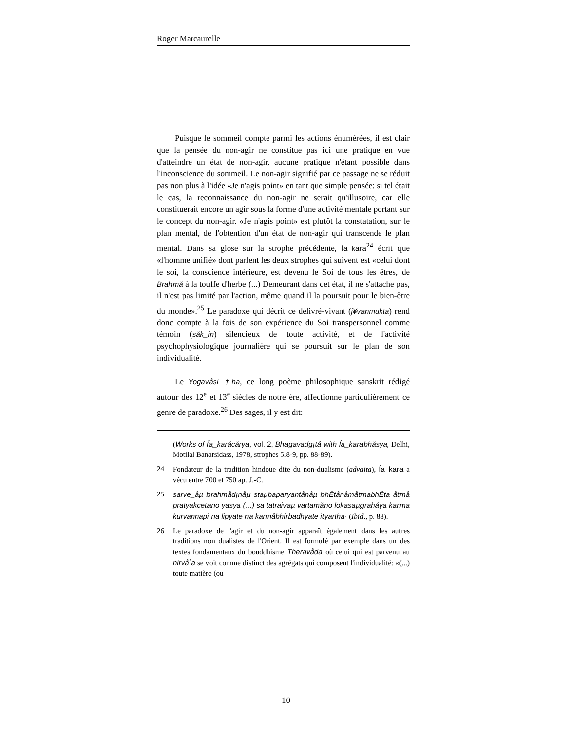Roger Marcaurelle
Puisque le sommeil compte parmi les actions énumérées, il est clair que la pensée du non-agir ne constitue pas ici une pratique en vue d'atteindre un état de non-agir, aucune pratique n'étant possible dans l'inconscience du sommeil. Le non-agir signifié par ce passage ne se réduit pas non plus à l'idée «Je n'agis point» en tant que simple pensée: si tel était le cas, la reconnaissance du non-agir ne serait qu'illusoire, car elle constituerait encore un agir sous la forme d'une activité mentale portant sur le concept du non-agir. «Je n'agis point» est plutôt la constatation, sur le plan mental, de l'obtention d'un état de non-agir qui transcende le plan mental. Dans sa glose sur la strophe précédente, Ía_kara<sup>24</sup> écrit que «l'homme unifié» dont parlent les deux strophes qui suivent est «celui dont le soi, la conscience intérieure, est devenu le Soi de tous les êtres, de Brahmå à la touffe d'herbe (...) Demeurant dans cet état, il ne s'attache pas, il n'est pas limité par l'action, même quand il la poursuit pour le bien-être du monde».<sup>25</sup> Le paradoxe qui décrit ce délivré-vivant (j¥vanmukta) rend donc compte à la fois de son expérience du Soi transpersonnel comme témoin (såk_in) silencieux de toute activité, et de l'activité psychophysiologique journalière qui se poursuit sur le plan de son individualité.
Le Yogavåsi_†ha, ce long poème philosophique sanskrit rédigé autour des 12<sup>e</sup> et 13<sup>e</sup> siècles de notre ère, affectionne particulièrement ce genre de paradoxe.<sup>26</sup> Des sages, il y est dit:
(Works of Ía_karåcårya, vol. 2, Bhagavadg¡tå with Ía_karabhåsya, Delhi, Motilal Banarsidass, 1978, strophes 5.8-9, pp. 88-89).
24 Fondateur de la tradition hindoue dite du non-dualisme (advaita), Ía_kara a vécu entre 700 et 750 ap. J.-C.
25 sarve_åµ brahmåd¡nåµ staµbaparyantånåµ bhËtånåmåtmabhËta åtmå pratyakcetano yasya (...) sa tatraivaµ vartamåno lokasaµgrahåya karma kurvannapi na lipyate na karmåbhirbadhyate ityartha· (Ibid., p. 88).
26 Le paradoxe de l'agir et du non-agir apparaît également dans les autres traditions non dualistes de l'Orient. Il est formulé par exemple dans un des textes fondamentaux du bouddhisme Theravåda où celui qui est parvenu au nirvå˚a se voit comme distinct des agrégats qui composent l'individualité: «(...) toute matière (ou
10